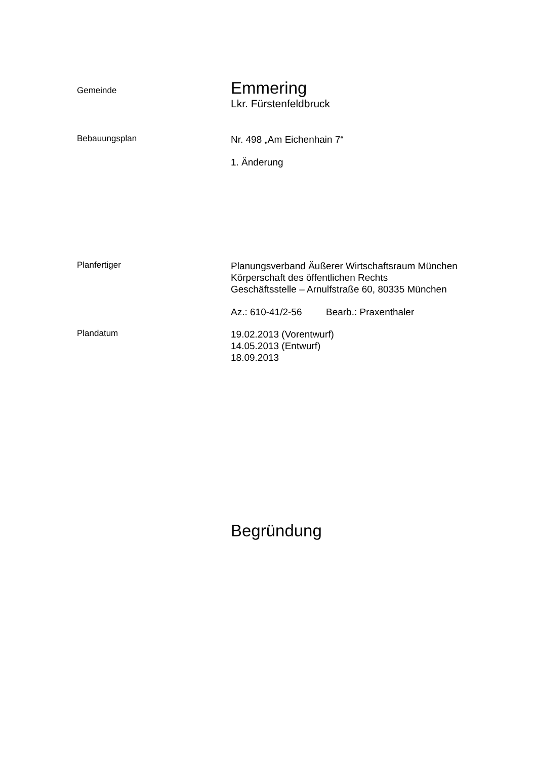Gemeinde
Emmering
Lkr. Fürstenfeldbruck
Bebauungsplan
Nr. 498 „Am Eichenhain 7“
1. Änderung
Planfertiger
Planungsverband Äußerer Wirtschaftsraum München
Körperschaft des öffentlichen Rechts
Geschäftsstelle – Arnulfstraße 60, 80335 München
Az.: 610-41/2-56 Bearb.: Praxenthaler
Plandatum
19.02.2013 (Vorentwurf)
14.05.2013 (Entwurf)
18.09.2013
Begründung